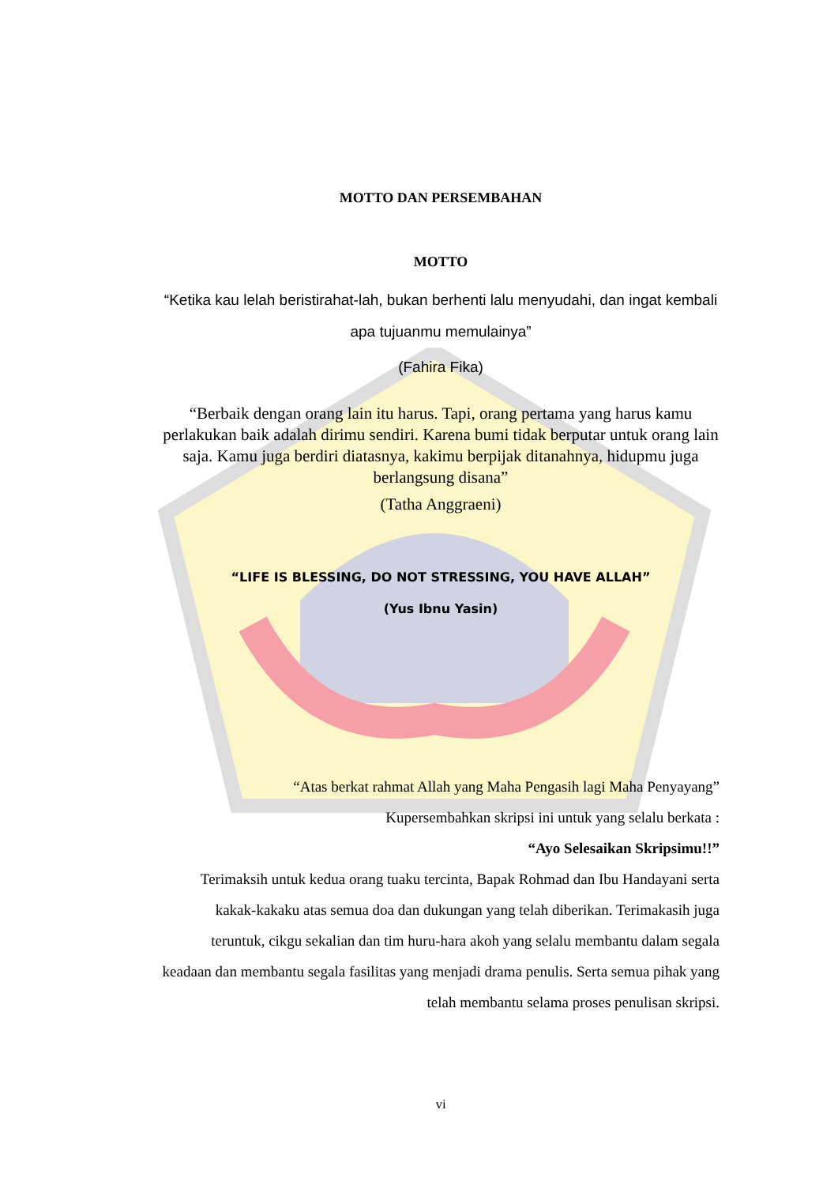MOTTO DAN PERSEMBAHAN
MOTTO
“Ketika kau lelah beristirahat-lah, bukan berhenti lalu menyudahi, dan ingat kembali apa tujuanmu memulainya”
(Fahira Fika)
“Berbaik dengan orang lain itu harus. Tapi, orang pertama yang harus kamu perlakukan baik adalah dirimu sendiri. Karena bumi tidak berputar untuk orang lain saja. Kamu juga berdiri diatasnya, kakimu berpijak ditanahnya, hidupmu juga berlangsung disana”
(Tatha Anggraeni)
“LIFE IS BLESSING, DO NOT STRESSING, YOU HAVE ALLAH”
(Yus Ibnu Yasin)
“Atas berkat rahmat Allah yang Maha Pengasih lagi Maha Penyayang”
Kupersembahkan skripsi ini untuk yang selalu berkata :
“Ayo Selesaikan Skripsimu!!”
Terimaksih untuk kedua orang tuaku tercinta, Bapak Rohmad dan Ibu Handayani serta kakak-kakaku atas semua doa dan dukungan yang telah diberikan. Terimakasih juga teruntuk, cikgu sekalian dan tim huru-hara akoh yang selalu membantu dalam segala keadaan dan membantu segala fasilitas yang menjadi drama penulis. Serta semua pihak yang telah membantu selama proses penulisan skripsi.
vi